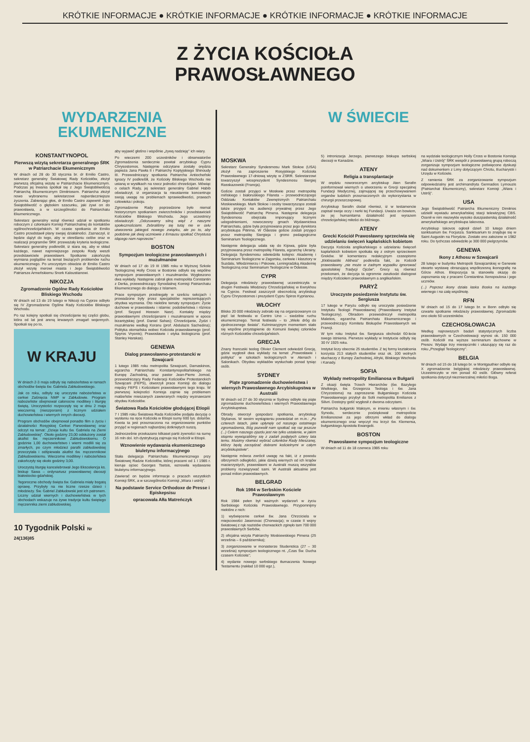KRÓTKIE INFORMACJE ● KRÓTKIE INFORMACJE ● KRÓTKIE INFORMACJE ● KRÓTKIE INFORMACJE
Z ŻYCIA KOŚCIOŁA
PRAWOSŁAWNEGO
WYDARZENIA
EKUMENICZNE
KONSTANTYNOPOL
Pierwszą wizytą sekretarza generalnego ŚRK w Patriarchacie Ekumenicznym
W dniach od 28 do 30 stycznia br. dr Emilio Castro, sekretarz generalny Światowej Rady Kościołów, złożył pierwszą oficjalną wizytę w Patriarchacie Ekumenicznym. Podczas jej trwania spotkał się z Jego Świątobliwością Patriarchą Ekumenicznym Dimitriosem. Patriarcha złożył nowo wybranemu sekretarzowi najserdeczniejsze życzenia. Zabierając głos, dr Emilio Castro zapewnił Jego Świątobliwość o głębokim szacunku, jaki żywi on do prawosławia, a w szczególności do Patriarchatu Ekumenicznego.
Sekretarz generalny wziął również udział w spotkaniu roboczym z członkami Komisji Patriarchalnej do kontaktów ogólnochrześcijańskich. W czasie spotkania dr Emilio Castro przedstawił plany swojej działalności. Zaznaczył, iż będzie dążył do tego, aby w określaniu celów oraz w realizacji programów ŚRK przeważały kryteria teologiczne. Sekretarz generalny podkreślił, iż stara się, aby w skład każdego, nawet najmniejszego zespołu Rady weszli przedstawiciele prawosławni. Spotkanie zakończyła wymiana poglądów na temat bieżących problemów ruchu ekumenicznego. Po uroczystym obiedzie dr Emilio Castro złożył wizytę merowi miasta i Jego Świątobliwości Patriarsze Armeńskiemu Snork Kaloustianowi.
NIKOZJA
Zgromadzenie Ogólne Rady Kościołów Bliskiego Wschodu
W dniach od 13 do 19 lutego w Nikozji na Cyprze odbyło się IV Zgromadzenie Ogólne Rady Kościołów Bliskiego Wschodu.
Po raz kolejny spotkali się chrześcijanie tej części globu, która od lat jest areną krwawych zmagań wojennych. Spotkali się po to,
W KRAJU
W dniach 2-3 maja odbyły się nabożeństwa w ramach obchodów święta św. Gabriela Zabłudowskiego.
Jak co roku, odbyły się uroczyste nabożeństwa w cerkwi Zaśnięcia NMP w Zabłudowie. Program nabożeństw obejmował całonocne modlitwy i liturgię świętą. Uroczystości rozpoczęły się w dniu 2 maja wieczernią (nieszporami) z licznym udziałem duchowieństwa i wiernych innych diecezji.
Program obchodów obejmował ponadto film o życiu i działalności Rosyjskiej Cerkwi Parwosławnej oraz odczyt na temat: „Dzieje kultu św. Gabriela na Ziemi Zabłudowskiej". Około godziny 23,00 odsłużony został akafist św. męczennikowi Zabłudowskiemu. O godzinie 1,00 duchowieństwo i wierni modlili się za zmarłych, po czym młodzież parafii zabłudowskiej przeczytała i odśpiewała akafist św. męczennikowi Zabłudowskiemu. Wieczorne modlitwy i nabożeństwa zakończyły się około godziny 3,00.
Uroczystą liturgię kancelebrował Jego Ekscelencja ks. biskup Sawa – ordynariusz prawosławnej diecezji białostocko-gdańskiej.
Tegoroczne obchody święta św. Gabriela miały bogatą oprawę. Przybyły na nie liczne rzesze dzieci i młodzieży. Św. Gabriel Zabłudowski jest ich patronem. Liczny udział wiernych i duchowieństwa w tych obchodach wskazuje na żywe tradycje kultu świętego męczennika ziemi zabłudowskiej.
10 Tygodnik Polski Nr 24(136)85
aby wyjawić głośno i wspólnie „żywą nadzieję" ich wiary.
Po wieczerni 200 uczestników i obserwatorów Zgromadzenia serdecznie powitał arcybiskup Cypru Chrysostomos. Następnie odczytane zostały orędzia papieża Jana Pawła II i Patriarchy Koptyjskiego Shinoudy III. Przewodniczący spotkania Patriarcha Antiocheński Ignacy IV podkreślił, że Kościoły Bliskiego Wschodu nie ustaną w wysiłkach na rzecz jedności chrześcijan. Mówiąc o celach Rady, jej sekretarz generalny Gabriel Habib oświadczył, iż organizacja ta nieustannie koncentruje swoją uwagę na problemach sprawiedliwości, prawach człowieka i pokoju.
Zgromadzenie Rady poprzedzone było niemal historycznym spotkaniem zwierzchników i przedstawicieli Kościołów Bliskiego Wschodu. Jego uczestnicy oświadczyli: „Odczuwamy silną więź z naszymi społecznościami. Zebraliśmy się tutaj nie w celu utworzenia jakiegoś nowego związku, ale po to, aby podobnie jak dwaj uczniowie z Ernausu spotkać Chrystusa idącego nam naprzeciw."
BOSTON
Sympozjum teologiczne prawosławnych i muzułmanów
W dniach od 17 do 19 III 1985 roku w Wyższej Szkole Teologicznej Holly Cross w Bostonie odbyło się wspólne sympozjum prawosławnych i muzułmanów. Wygłoszono dwa wykłady. Następnie zabrał głos metropolita Constantin z Derka, przewodniczący Synodialnej Komisji Patriarchatu Ekumenicznego do dialogu z Islamem.
Prace sympozjum przebiegały w sześciu sekcjach i prowadzone były przez specjalistów reprezentujących obydwa wyznania. Oto niektóre tematy sympozjum: Życie duchowe w prawosławiu i islamie: podobieństwa i różnice (prof. Seyyed Hossein Nasr). Kontakty między prawosławnymi chrześcijanami i muzułmanami w epoce bizantyjskiej (prof. Daniel Sahas); Chrześcijanie, Żydzi i muzułmanie według Koranu (prof. Abdulazis Sachedina); Polityka otomańska wobec Kościoła prawosławnego (prof. Spyros Vryonis); Prawosławie i etyka biologiczna (prof. Stanley Harakas).
GENEWA
Dialog prawosławno-protestancki w Szwajcarii
1 lutego 1985 roku metropolita Szwajcarii, Damaskinos, egzarcha Patriarchatu Konstantynopolitańskiego na Europę Zachodnią, oraz pastor Jean-Pierre Jornod, przewodniczący Rady Federacji Kościołów Protestanckich Szwajcarii (FEPS), otworzyli prace Komisji do dialogu między FEPS i Kościołami prawosławnymi tego kraju. W pierwszej kolejności Komisja zajmie się problemem małżeństw mieszanych zawieranych między wyznawcami obydwu Kościołów.
Światowa Rada Kościołów głodującej Etiopii
7 I 1985 roku Światowa Rada Kościołów podjęła decyzję o wysłaniu na ręce Kościoła w Etiopii sumy 600 tys. dolarów. Kwota ta jest przeznaczona na organizowanie punktów przyjęć w regionach najbardziej dotkniętych suszą.
Jednocześnie przekazano kilkaset partii żywności na sumę 16 mln dol. Ich dystrybucją zajmuje się Kościół w Etiopii.
Wznowienie wydawania ekumenicznego biuletynu informacyjnego
Stała delegacja Patriarchatu Ekumenicznego przy Światowej Radzie Kościołów, której pracami od 1 I 1985 r. kieruje ojciec Georges Tsetsis, wznowiła wydawanie biuletynu informacyjnego.
Zawierać on będzie informacje o pracach wszystkich Komisji ŚRK, a w szczególności Komisji „Wiara i ustrój".
Na podstawie Service Orthodoxe de Presse i Episkepsisu
opracowała Ałła Matreńczyk
W ŚWIECIE
MOSKWA
Sekretarz Generalny Syndesmosu Mark Stokoe (USA) złożył na zaproszenie Rosyjskiego Kościoła Prawosławnego 17-dniową wizytę w ZSRR. Sekretarzowi towarzyszył wiceprezydent Syndesmosu Siergiej Rasskazowski (Francja).
Goście zostali przyjęci w Moskwie przez metropolitę mińskiego i białoruskiego Filareta – przewodniczącego Oddziału Kontaktów Zewnętrznych Patriarchatu Moskiewskiego. Mark Stokoe i osoby towarzyszące zostali także przyjęci na audiencji prywatnej przez Jego Świątobliwość Patriarchę Pimena. Następnie delegacja Syndesmosu obejrzała imponujący licznymi udogodnieniami, nowoczesny gmach Wydawnictwa Patriarchatu, gdzie była przyjmowana przez jego dyrektora arcybiskupa Pitirima. W Odessie goście zostali przyjęci przez metropolitę Siergieja i grono pedagogiczne Seminarium Teologicznego.
Następnie delegacja udała się do Kijowa, gdzie była przyjmowana przez metropolitę Filareta, egzarchę Ukrainy. Delegacja Syndesmosu odwiedziła kolejno: Akademię i Seminarium Teologiczne w Zagorsku, cerkwie i klasztory w Suzdalu, Włodzimierzu i Pskowie, Leningradzką Akademię Teologiczną oraz Seminarium Teologiczne w Odessie.
CYPR
Delegacja młodzieży prawosławnej uczestniczyła w drugim Festiwalu Młodzieży Chrześcijańskiej w Ewrykhou na Cyprze. Festiwal zaszczycił obecnością arcybiskup Cypru Chrysostomos i prezydent Cypru Spiros Kyprianou.
WŁOCHY
Blisko 20 000 młodzieży zebrało się na organizowanym co pięć lat festiwalu w Centro Uno – siedzibie ruchu ekumenicznego. Temat festiwalu – to „Wiele dróg do zjednoczenego świata". Kulminacyjnym momentem stało się wspólne przystąpienie do Komunii świętej członków różnych Kościołów chrześcijańskich.
GRECJA
Znany francuski teolog Olivier Clement odwiedził Grecję, gdzie wygłosił dwa wykłady na temat „Prawosławie i polityka" w szkołach teologicznych w Atenach i Salonikach. Obydwu wykładów wysłuchało ponad tysiąc osób.
SYDNEY
Piąte zgromadzenie duchowieństwa i wiernych Prawosławnego Arcybiskupstwa w Australii
W dniach od 27 do 30 stycznia w Sydney odbyło się piąte zgromadzenie duchowieństwa i wiernych Prawosławnego Arcybiskupstwa.
Obrady otworzył gospodarz spotkania, arcybiskup Stylianos. W swoim wystąpieniu powiedział on m.in.: „Po czterech latach, jakie upłynęły od naszego ostatniego zgromadzenia, Bóg pozwolił nam spotkać się raz jeszcze (...) Celem naszego zjazdu jest nie tylko ustalenie, w jakim stopniu wywiązaliśmy się z zadań podjętych cztery lata temu. Musimy również wybrać członków Rady Mieszanej, którzy będą zarządzać dobrami kościelnymi w całym arcybiskupstwie".
Następnie mówca zwrócił uwagę na fakt, iż z powodu olbrzymich odległości, jakie dzielą wiernych od ich krajów macierzystych, prawosławni w Australii muszą wszystkie problemy rozwiązywać sami. W Australii aktualnie jest ponad milion prawosławnych.
BELGRAD
Rok 1984 w Serbskim Kościele Prawosławnym
Rok 1984 pełen był ważnych wydarzeń w życiu Serbskiego Kościoła Prawosławnego. Przypomnijmy niektóre z nich:
1) wyświęcenie cerkwi św. Jana Chrzciciela w miejscowości Jasenovac (Chorwacja); w czasie II wojny światowej z rąk nazistów chorwackich zginęło tam 700 000 prawosławnych Serbów,
2) oficjalna wizyta Patriarchy Moskiewskiego Pimena (25 września – 6 października);
3) zorganizowanie w monasterze Studenstica (27 – 30 września) sympozjum teologicznego nt. „Czas Św. Ducha czasem Kościoła";
4) wydanie nowego serbskiego tłumaczenia Nowego Testamentu (nakład 10 000 egz.),
5) intronizacja Jerzego, pierwszego biskupa serbskiej diecezji w Kanadzie.
ATENY
Religia a transplantacje
W orędziu noworocznym arcybiskup Aten Serafin poinformował wiernych o utworzeniu w Grecji specjalnej Fundacji Medycznej, zajmującej się przechowywaniem organów ludzkich przeznaczonych do wykorzystania w chirurgii przeszczepowej.
Arcybiskup Serafin dodał również, iż w testamencie zapisał swoje oczy i nerki tej Fundacji. Uważa on bowiem, że jej humanitarna działalność jest wyrazem chrześcijańskiej miłości do bliźniego.
ATENY
Grecki Kościół Prawosławny sprzeciwia się udzielaniu święceń kapłańskich kobietom
Decyzja Kościoła anglikańskiego o udzielaniu święceń kapłańskich kobietom spotkała się z ostrym sprzeciwem Greków. W komentarzu redakcyjnym czasopismo „Ekklisiastiki Alitheia" podkreśla fakt, że Kościół prawosławny „nie może w żadnym wypadku ignorować apostolskiej Tradycji Ojców". Grecy są również przekonani, że decyzja ta ogromnie zaszkodzi dialogowi między Kościołem prawosławnym a anglikańskim.
PARYŻ
Uroczyste posiedzenie Instytutu św. Sergiusza
17 lutego w Paryżu odbyło się uroczyste posiedzenie Instytutu Teologii Prawosławnej (Prawosławny Instytut Teologiczny). Obradom przewodniczył metropolita Maletios, egzarcha Patriarchatu Ekumenicznego i przewodniczący Komitetu Biskupów Prawosławnych we Francji.
W tym roku Instytut św. Sergiusza obchodzi 60-lecie swego istnienia. Pierwsze wykłady w Instytucie odbyły się 30 IV 1925 roku.
Instytut liczy obecnie 25 studentów. Z tej formy kształcenia korzysta 213 stałych studentów oraz ok. 100 wolnych słuchaczy z Europy Zachodniej, Afryki, Bliskiego Wschodu i Kanady.
SOFIA
Wykłady metropolity Emilianosa w Bułgarii
Z okazji święta Trzech Hierarchów (św. Bazylego Wielkiego, św. Grzegorza Teologa i św. Jana Chryzostoma) na zaproszenie Bułgarskiego Kościoła Prawosławnego przybył do Sofii metropolita Emilianos z Silivri. Dostojny gość wygłosił z dwoma odczytami.
Patriarcha bułgarski Maksym, w imieniu własnym i św. Synodu, serdecznie podziękował metropolicie Emilianosowi za jego olbrzymi wkład do dialogu ekumenicznego oraz wręczył mu krzyż św. Klemensa, bułgarskiego Apostoła Ewangelii.
BOSTON
Prawosławne sympozjum teologiczne
W dniach od 11 do 18 czerwca 1985 roku
na wydziale teologicznym Holly Cross w Bostonie Komisja „Wiara i Ustrój" ŚRK wespół z prawosławną grupą roboczą zorganizuje sympozjum teologiczne poświęcone dyskusji nad dokumentem z Limy dotyczącym Chrztu, Eucharystii i Urzędu w Kościele.
Z ramienia ŚRK za zorganizowanie sympozjum odpowiedzialny jest archimandryta Gennadios Lymouzis (Patriarchat Ekumeniczny), sekretarz Komisji „Wiara i Ustrój".
USA
Jego Świątobliwość Patriarcha Ekumeniczny Dimitrios udzielił wywiadu amerykańskiej stacji telewizyjnej CBS. Ocenił w nim niezwykle wysoko duszpasterską działalność amerykańskiego arcybiskupa Iakovosa.
Arcybiskup Iakovos ogłosił dzień 10 lutego dniem sanktuarium św. Focjusza. Sanktuarium to znajduje się w Saint Augustin na Florydzie. Zostało ono założone w 1982 roku. Do tychczas odwiedziło je 300 000 pielgrzymów.
GENEWA
Ikony z Athosu w Szwajcarii
28 lutego w budynku Metropolii Szwajcarskiej w Genewie otwarto wystawę obrazującą współczesną ikonografię na Górze Athos. Ekspozycja ta stanowiła okazję do zapoznania się z pracami Constantina Xenopoulosa i jego uczniów.
(...) Poprzez ikony działa łaska Boska na każdego wiernego i na całą wspólnotę.
RFN
W dniach od 15 do 17 lutego br. w Bonn odbyło się czwarte spotkanie młodzieży prawosławnej. Zgromadziło ono około 50 uczestników.
CZECHOSŁOWACJA
Według najnowszych badań statystycznych liczba prawosławnych w Czechosłowacji wynosi ok. 150 000 osób. Kościół ma wyższe seminarium duchowne w Presov. Wydaje trzy miesięczniki i ukazujący się raz do roku „Przegląd Teologiczny".
BELGIA
W dniach od 15 do 18 lutego br. w Montgauthier odbyło się X zgromadzenie belgijskiej młodzieży prawosławnej. Uczestniczyło w nim ponad 40 osób. Główny referat spotkania dotyczył niezmierzalnej miłości Boga.